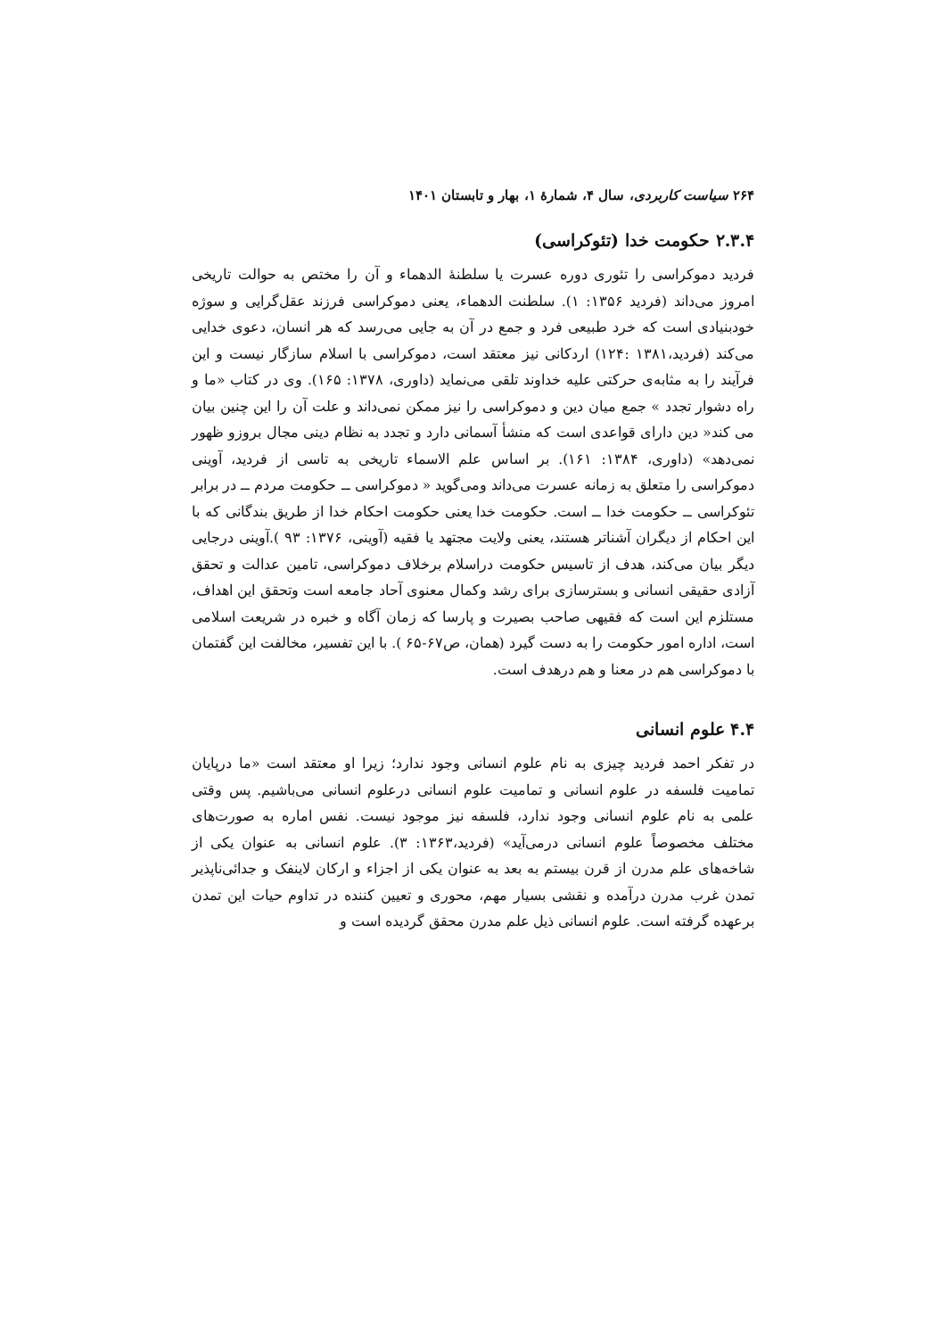۲۶۴ سیاست کاربردی، سال ۴، شمارهٔ ۱، بهار و تابستان ۱۴۰۱
۲.۳.۴ حکومت خدا (تئوکراسی)
فردید دموکراسی را تئوری دوره عسرت یا سلطنهٔ الدهماء و آن را مختص به حوالت تاریخی امروز می‌داند (فردید ۱۳۵۶: ۱). سلطنت الدهماء، یعنی دموکراسی فرزند عقل‌گرایی و سوژه خودبنیادی است که خرد طبیعی فرد و جمع در آن به جایی می‌رسد که هر انسان، دعوی خدایی می‌کند (فردید،۱۳۸۱ :۱۲۴) اردکانی نیز معتقد است، دموکراسی با اسلام سازگار نیست و این فرآیند را به مثابه‌ی حرکتی علیه خداوند تلقی می‌نماید (داوری، ۱۳۷۸: ۱۶۵). وی در کتاب «ما و راه دشوار تجدد » جمع میان دین و دموکراسی را نیز ممکن نمی‌داند و علت آن را این چنین بیان می کند« دین دارای قواعدی است که منشأ آسمانی دارد و تجدد به نظام دینی مجال بروزو ظهور نمی‌دهد» (داوری، ۱۳۸۴: ۱۶۱). بر اساس علم الاسماء تاریخی به تاسی از فردید، آوینی دموکراسی را متعلق به زمانه عسرت می‌داند ومی‌گوید « دموکراسی ــ حکومت مردم ــ در برابر تئوکراسی ــ حکومت خدا ــ است. حکومت خدا یعنی حکومت احکام خدا از طریق بندگانی که با این احکام از دیگران آشناتر هستند، یعنی ولایت مجتهد یا فقیه (آوینی، ۱۳۷۶: ۹۳ ).آوینی درجایی دیگر بیان می‌کند، هدف از تاسیس حکومت دراسلام برخلاف دموکراسی، تامین عدالت و تحقق آزادی حقیقی انسانی و بسترسازی برای رشد وکمال معنوی آحاد جامعه است وتحقق این اهداف، مستلزم این است که فقیهی صاحب بصیرت و پارسا که زمان آگاه و خبره در شریعت اسلامی است، اداره امور حکومت را به دست گیرد (همان، ص۶۷-۶۵ ). با این تفسیر، مخالفت این گفتمان با دموکراسی هم در معنا و هم درهدف است.
۴.۴ علوم انسانی
در تفکر احمد فردید چیزی به نام علوم انسانی وجود ندارد؛ زیرا او معتقد است «ما درپایان تمامیت فلسفه در علوم انسانی و تمامیت علوم انسانی درعلوم انسانی می‌باشیم. پس وقتی علمی به نام علوم انسانی وجود ندارد، فلسفه نیز موجود نیست. نفس اماره به صورت‌های مختلف مخصوصاً علوم انسانی درمی‌آید» (فردید،۱۳۶۳: ۳). علوم انسانی به عنوان یکی از شاخه‌های علم مدرن از قرن بیستم به بعد به عنوان یکی از اجزاء و ارکان لاینفک و جدائی‌ناپذیر تمدن غرب مدرن درآمده و نقشی بسیار مهم، محوری و تعیین کننده در تداوم حیات این تمدن برعهده گرفته است. علوم انسانی ذیل علم مدرن محقق گردیده است و